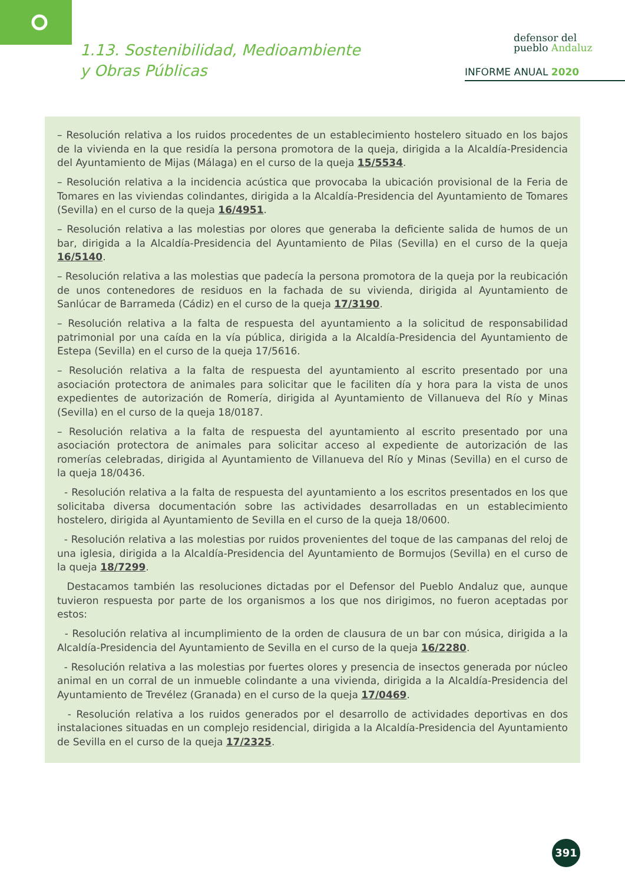1.13. Sostenibilidad, Medioambiente
y Obras Públicas
defensor del
pueblo Andaluz
INFORME ANUAL 2020
– Resolución relativa a los ruidos procedentes de un establecimiento hostelero situado en los bajos de la vivienda en la que residía la persona promotora de la queja, dirigida a la Alcaldía-Presidencia del Ayuntamiento de Mijas (Málaga) en el curso de la queja 15/5534.
– Resolución relativa a la incidencia acústica que provocaba la ubicación provisional de la Feria de Tomares en las viviendas colindantes, dirigida a la Alcaldía-Presidencia del Ayuntamiento de Tomares (Sevilla) en el curso de la queja 16/4951.
– Resolución relativa a las molestias por olores que generaba la deficiente salida de humos de un bar, dirigida a la Alcaldía-Presidencia del Ayuntamiento de Pilas (Sevilla) en el curso de la queja 16/5140.
– Resolución relativa a las molestias que padecía la persona promotora de la queja por la reubicación de unos contenedores de residuos en la fachada de su vivienda, dirigida al Ayuntamiento de Sanlúcar de Barrameda (Cádiz) en el curso de la queja 17/3190.
– Resolución relativa a la falta de respuesta del ayuntamiento a la solicitud de responsabilidad patrimonial por una caída en la vía pública, dirigida a la Alcaldía-Presidencia del Ayuntamiento de Estepa (Sevilla) en el curso de la queja 17/5616.
– Resolución relativa a la falta de respuesta del ayuntamiento al escrito presentado por una asociación protectora de animales para solicitar que le faciliten día y hora para la vista de unos expedientes de autorización de Romería, dirigida al Ayuntamiento de Villanueva del Río y Minas (Sevilla) en el curso de la queja 18/0187.
– Resolución relativa a la falta de respuesta del ayuntamiento al escrito presentado por una asociación protectora de animales para solicitar acceso al expediente de autorización de las romerías celebradas, dirigida al Ayuntamiento de Villanueva del Río y Minas (Sevilla) en el curso de la queja 18/0436.
- Resolución relativa a la falta de respuesta del ayuntamiento a los escritos presentados en los que solicitaba diversa documentación sobre las actividades desarrolladas en un establecimiento hostelero, dirigida al Ayuntamiento de Sevilla en el curso de la queja 18/0600.
- Resolución relativa a las molestias por ruidos provenientes del toque de las campanas del reloj de una iglesia, dirigida a la Alcaldía-Presidencia del Ayuntamiento de Bormujos (Sevilla) en el curso de la queja 18/7299.
Destacamos también las resoluciones dictadas por el Defensor del Pueblo Andaluz que, aunque tuvieron respuesta por parte de los organismos a los que nos dirigimos, no fueron aceptadas por estos:
- Resolución relativa al incumplimiento de la orden de clausura de un bar con música, dirigida a la Alcaldía-Presidencia del Ayuntamiento de Sevilla en el curso de la queja 16/2280.
- Resolución relativa a las molestias por fuertes olores y presencia de insectos generada por núcleo animal en un corral de un inmueble colindante a una vivienda, dirigida a la Alcaldía-Presidencia del Ayuntamiento de Trevélez (Granada) en el curso de la queja 17/0469.
- Resolución relativa a los ruidos generados por el desarrollo de actividades deportivas en dos instalaciones situadas en un complejo residencial, dirigida a la Alcaldía-Presidencia del Ayuntamiento de Sevilla en el curso de la queja 17/2325.
391